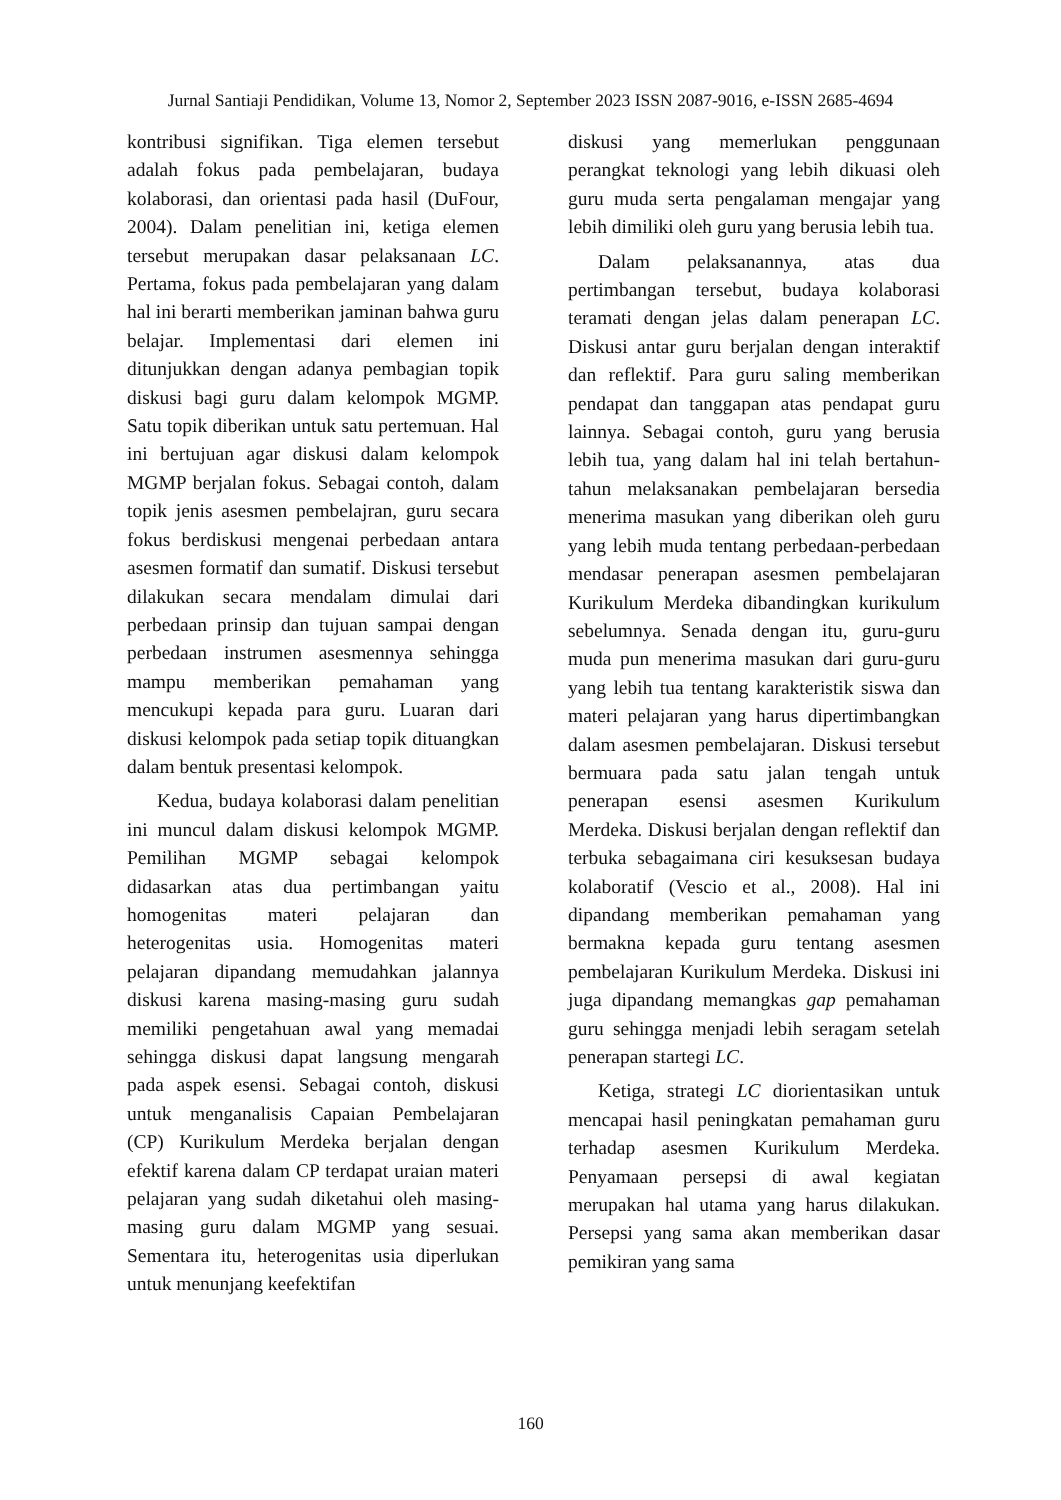Jurnal Santiaji Pendidikan, Volume 13, Nomor 2, September 2023 ISSN 2087-9016, e-ISSN 2685-4694
kontribusi signifikan. Tiga elemen tersebut adalah fokus pada pembelajaran, budaya kolaborasi, dan orientasi pada hasil (DuFour, 2004). Dalam penelitian ini, ketiga elemen tersebut merupakan dasar pelaksanaan LC. Pertama, fokus pada pembelajaran yang dalam hal ini berarti memberikan jaminan bahwa guru belajar. Implementasi dari elemen ini ditunjukkan dengan adanya pembagian topik diskusi bagi guru dalam kelompok MGMP. Satu topik diberikan untuk satu pertemuan. Hal ini bertujuan agar diskusi dalam kelompok MGMP berjalan fokus. Sebagai contoh, dalam topik jenis asesmen pembelajran, guru secara fokus berdiskusi mengenai perbedaan antara asesmen formatif dan sumatif. Diskusi tersebut dilakukan secara mendalam dimulai dari perbedaan prinsip dan tujuan sampai dengan perbedaan instrumen asesmennya sehingga mampu memberikan pemahaman yang mencukupi kepada para guru. Luaran dari diskusi kelompok pada setiap topik dituangkan dalam bentuk presentasi kelompok.
Kedua, budaya kolaborasi dalam penelitian ini muncul dalam diskusi kelompok MGMP. Pemilihan MGMP sebagai kelompok didasarkan atas dua pertimbangan yaitu homogenitas materi pelajaran dan heterogenitas usia. Homogenitas materi pelajaran dipandang memudahkan jalannya diskusi karena masing-masing guru sudah memiliki pengetahuan awal yang memadai sehingga diskusi dapat langsung mengarah pada aspek esensi. Sebagai contoh, diskusi untuk menganalisis Capaian Pembelajaran (CP) Kurikulum Merdeka berjalan dengan efektif karena dalam CP terdapat uraian materi pelajaran yang sudah diketahui oleh masing-masing guru dalam MGMP yang sesuai. Sementara itu, heterogenitas usia diperlukan untuk menunjang keefektifan
diskusi yang memerlukan penggunaan perangkat teknologi yang lebih dikuasi oleh guru muda serta pengalaman mengajar yang lebih dimiliki oleh guru yang berusia lebih tua.
Dalam pelaksanannya, atas dua pertimbangan tersebut, budaya kolaborasi teramati dengan jelas dalam penerapan LC. Diskusi antar guru berjalan dengan interaktif dan reflektif. Para guru saling memberikan pendapat dan tanggapan atas pendapat guru lainnya. Sebagai contoh, guru yang berusia lebih tua, yang dalam hal ini telah bertahun-tahun melaksanakan pembelajaran bersedia menerima masukan yang diberikan oleh guru yang lebih muda tentang perbedaan-perbedaan mendasar penerapan asesmen pembelajaran Kurikulum Merdeka dibandingkan kurikulum sebelumnya. Senada dengan itu, guru-guru muda pun menerima masukan dari guru-guru yang lebih tua tentang karakteristik siswa dan materi pelajaran yang harus dipertimbangkan dalam asesmen pembelajaran. Diskusi tersebut bermuara pada satu jalan tengah untuk penerapan esensi asesmen Kurikulum Merdeka. Diskusi berjalan dengan reflektif dan terbuka sebagaimana ciri kesuksesan budaya kolaboratif (Vescio et al., 2008). Hal ini dipandang memberikan pemahaman yang bermakna kepada guru tentang asesmen pembelajaran Kurikulum Merdeka. Diskusi ini juga dipandang memangkas gap pemahaman guru sehingga menjadi lebih seragam setelah penerapan startegi LC.
Ketiga, strategi LC diorientasikan untuk mencapai hasil peningkatan pemahaman guru terhadap asesmen Kurikulum Merdeka. Penyamaan persepsi di awal kegiatan merupakan hal utama yang harus dilakukan. Persepsi yang sama akan memberikan dasar pemikiran yang sama
160